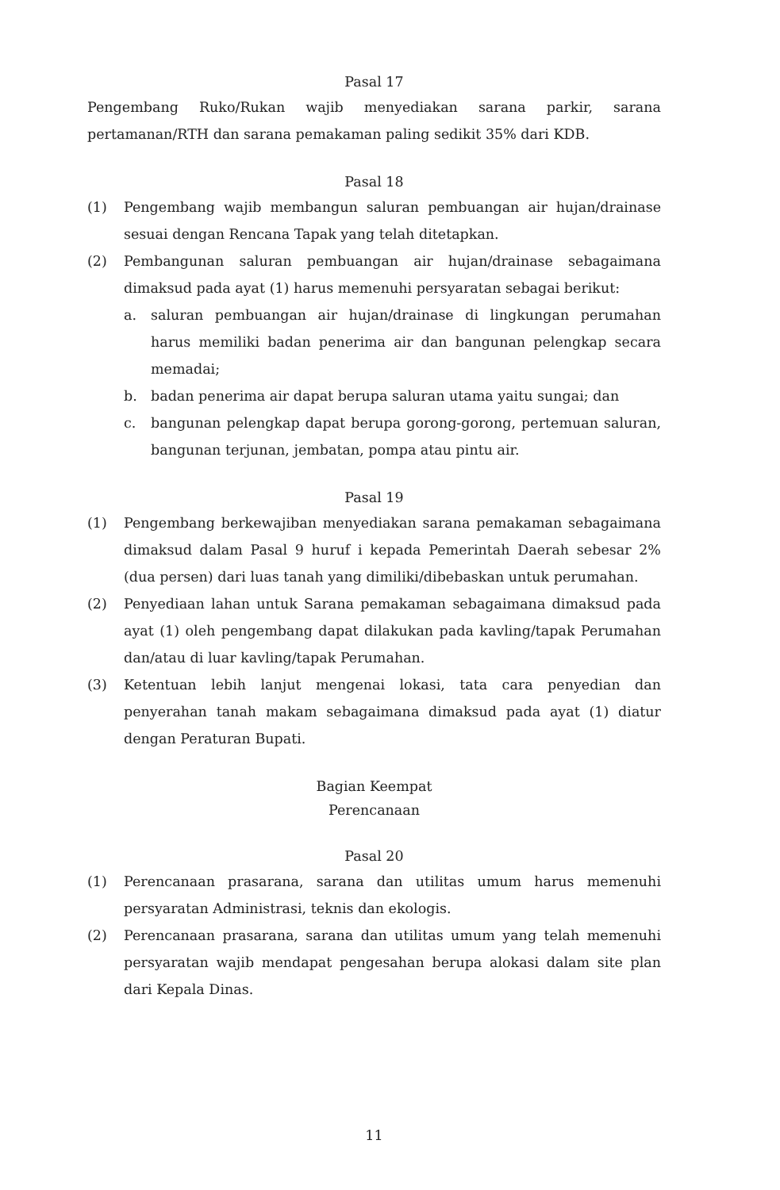Pasal 17
Pengembang Ruko/Rukan wajib menyediakan sarana parkir, sarana pertamanan/RTH dan sarana pemakaman paling sedikit 35% dari KDB.
Pasal 18
(1) Pengembang wajib membangun saluran pembuangan air hujan/drainase sesuai dengan Rencana Tapak yang telah ditetapkan.
(2) Pembangunan saluran pembuangan air hujan/drainase sebagaimana dimaksud pada ayat (1) harus memenuhi persyaratan sebagai berikut:
a. saluran pembuangan air hujan/drainase di lingkungan perumahan harus memiliki badan penerima air dan bangunan pelengkap secara memadai;
b. badan penerima air dapat berupa saluran utama yaitu sungai; dan
c. bangunan pelengkap dapat berupa gorong-gorong, pertemuan saluran, bangunan terjunan, jembatan, pompa atau pintu air.
Pasal 19
(1) Pengembang berkewajiban menyediakan sarana pemakaman sebagaimana dimaksud dalam Pasal 9 huruf i kepada Pemerintah Daerah sebesar 2% (dua persen) dari luas tanah yang dimiliki/dibebaskan untuk perumahan.
(2) Penyediaan lahan untuk Sarana pemakaman sebagaimana dimaksud pada ayat (1) oleh pengembang dapat dilakukan pada kavling/tapak Perumahan dan/atau di luar kavling/tapak Perumahan.
(3) Ketentuan lebih lanjut mengenai lokasi, tata cara penyedian dan penyerahan tanah makam sebagaimana dimaksud pada ayat (1) diatur dengan Peraturan Bupati.
Bagian Keempat
Perencanaan
Pasal 20
(1) Perencanaan prasarana, sarana dan utilitas umum harus memenuhi persyaratan Administrasi, teknis dan ekologis.
(2) Perencanaan prasarana, sarana dan utilitas umum yang telah memenuhi persyaratan wajib mendapat pengesahan berupa alokasi dalam site plan dari Kepala Dinas.
11